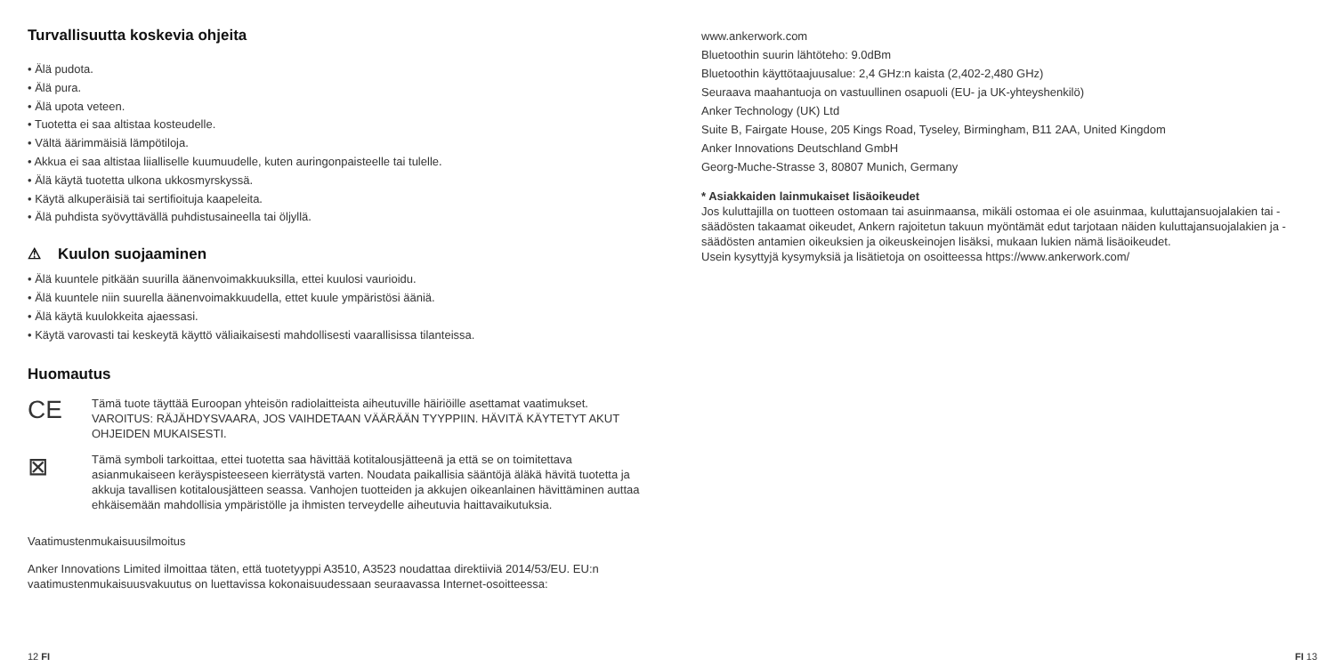Turvallisuutta koskevia ohjeita
• Älä pudota.
• Älä pura.
• Älä upota veteen.
• Tuotetta ei saa altistaa kosteudelle.
• Vältä äärimmäisiä lämpötiloja.
• Akkua ei saa altistaa liialliselle kuumuudelle, kuten auringonpaisteelle tai tulelle.
• Älä käytä tuotetta ulkona ukkosmyrskyssä.
• Käytä alkuperäisiä tai sertifioituja kaapeleita.
• Älä puhdista syövyttävällä puhdistusaineella tai öljyllä.
⚠ Kuulon suojaaminen
• Älä kuuntele pitkään suurilla äänenvoimakkuuksilla, ettei kuulosi vaurioidu.
• Älä kuuntele niin suurella äänenvoimakkuudella, ettet kuule ympäristösi ääniä.
• Älä käytä kuulokkeita ajaessasi.
• Käytä varovasti tai keskeytä käyttö väliaikaisesti mahdollisesti vaarallisissa tilanteissa.
Huomautus
CE
Tämä tuote täyttää Euroopan yhteisön radiolaitteista aiheutuville häiriöille asettamat vaatimukset.
VAROITUS: RÄJÄHDYSVAARA, JOS VAIHDETAAN VÄÄRÄÄN TYYPPIIN. HÄVITÄ KÄYTETYT AKUT OHJEIDEN MUKAISESTI.
⊠
Tämä symboli tarkoittaa, ettei tuotetta saa hävittää kotitalousjätteenä ja että se on toimitettava asianmukaiseen keräyspisteeseen kierrätystä varten. Noudata paikallisia sääntöjä äläkä hävitä tuotetta ja akkuja tavallisen kotitalousjätteen seassa. Vanhojen tuotteiden ja akkujen oikeanlainen hävittäminen auttaa ehkäisemään mahdollisia ympäristölle ja ihmisten terveydelle aiheutuvia haittavaikutuksia.
Vaatimustenmukaisuusilmoitus
Anker Innovations Limited ilmoittaa täten, että tuotetyyppi A3510, A3523 noudattaa direktiiviä 2014/53/EU. EU:n vaatimustenmukaisuusvakuutus on luettavissa kokonaisuudessaan seuraavassa Internet-osoitteessa:
12 FI
www.ankerwork.com
Bluetoothin suurin lähtöteho: 9.0dBm
Bluetoothin käyttötaajuusalue: 2,4 GHz:n kaista (2,402-2,480 GHz)
Seuraava maahantuoja on vastuullinen osapuoli (EU- ja UK-yhteyshenkilö)
Anker Technology (UK) Ltd
Suite B, Fairgate House, 205 Kings Road, Tyseley, Birmingham, B11 2AA, United Kingdom
Anker Innovations Deutschland GmbH
Georg-Muche-Strasse 3, 80807 Munich, Germany
* Asiakkaiden lainmukaiset lisäoikeudet
Jos kuluttajilla on tuotteen ostomaan tai asuinmaansa, mikäli ostomaa ei ole asuinmaa, kuluttajansuojalakien tai -säädösten takaamat oikeudet, Ankern rajoitetun takuun myöntämät edut tarjotaan näiden kuluttajansuojalakien ja -säädösten antamien oikeuksien ja oikeuskeinojen lisäksi, mukaan lukien nämä lisäoikeudet.
Usein kysyttyjä kysymyksiä ja lisätietoja on osoitteessa https://www.ankerwork.com/
FI 13